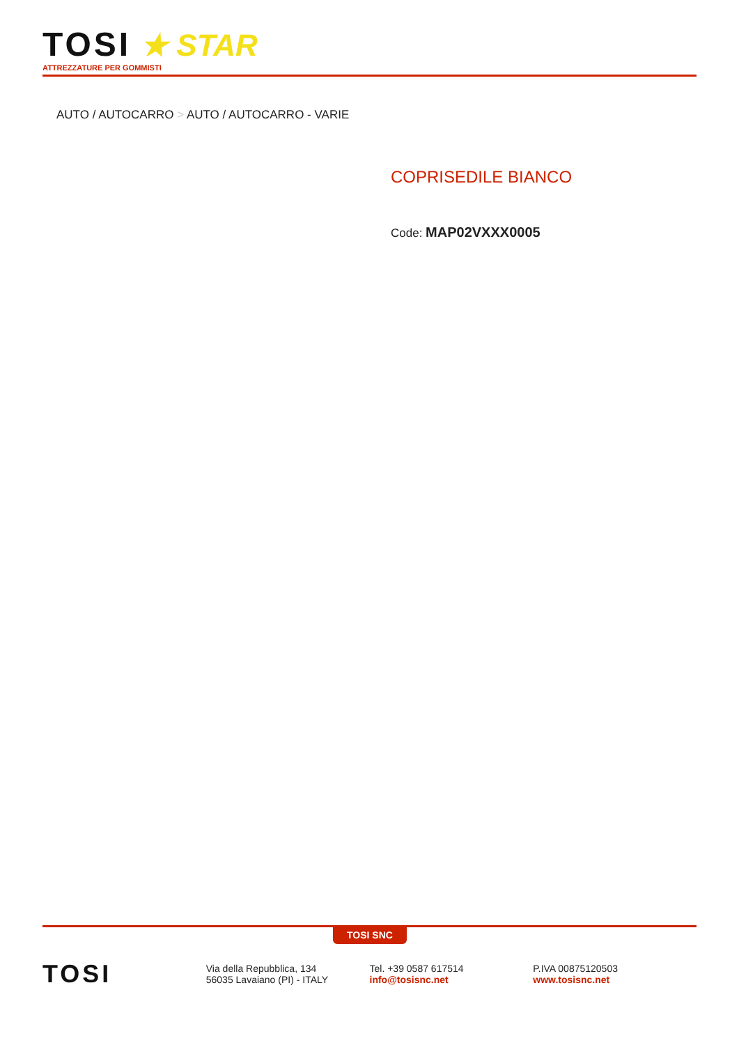TOSI
★ STAR
ATTREZZATURE PER GOMMISTI
AUTO / AUTOCARRO > AUTO / AUTOCARRO - VARIE
COPRISEDILE BIANCO
Code: MAP02VXXX0005
TOSI SNC
TOSI
Via della Repubblica, 134
56035 Lavaiano (PI) - ITALY
Tel. +39 0587 617514
info@tosisnc.net
P.IVA 00875120503
www.tosisnc.net